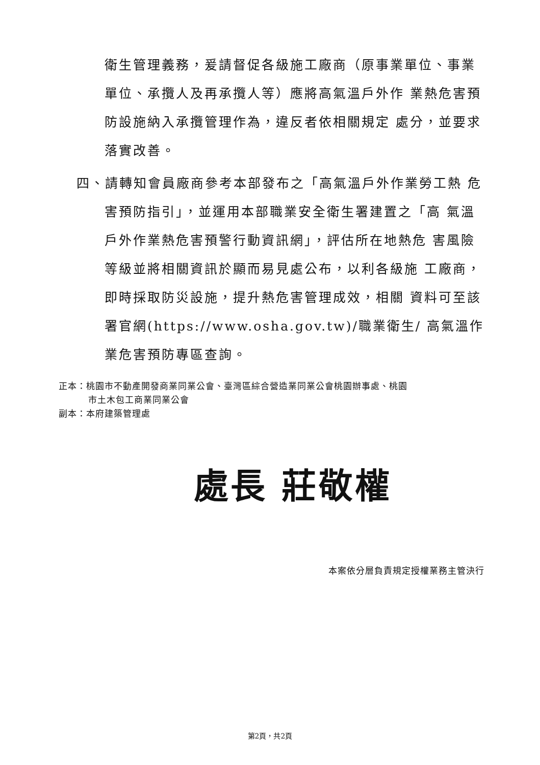衛生管理義務，爰請督促各級施工廠商（原事業單位、事業單位、承攬人及再承攬人等）應將高氣溫戶外作 業熱危害預防設施納入承攬管理作為，違反者依相關規定 處分，並要求落實改善。
四、請轉知會員廠商參考本部發布之「高氣溫戶外作業勞工熱 危害預防指引」，並運用本部職業安全衛生署建置之「高 氣溫戶外作業熱危害預警行動資訊網」，評估所在地熱危 害風險等級並將相關資訊於顯而易見處公布，以利各級施 工廠商，即時採取防災設施，提升熱危害管理成效，相關 資料可至該署官網(https://www.osha.gov.tw)/職業衛生/ 高氣溫作業危害預防專區查詢。
正本：桃園市不動產開發商業同業公會、臺灣區綜合營造業同業公會桃園辦事處、桃園
市土木包工商業同業公會
副本：本府建築管理處
處長 莊敬權
本案依分層負責規定授權業務主管決行
第2頁，共2頁